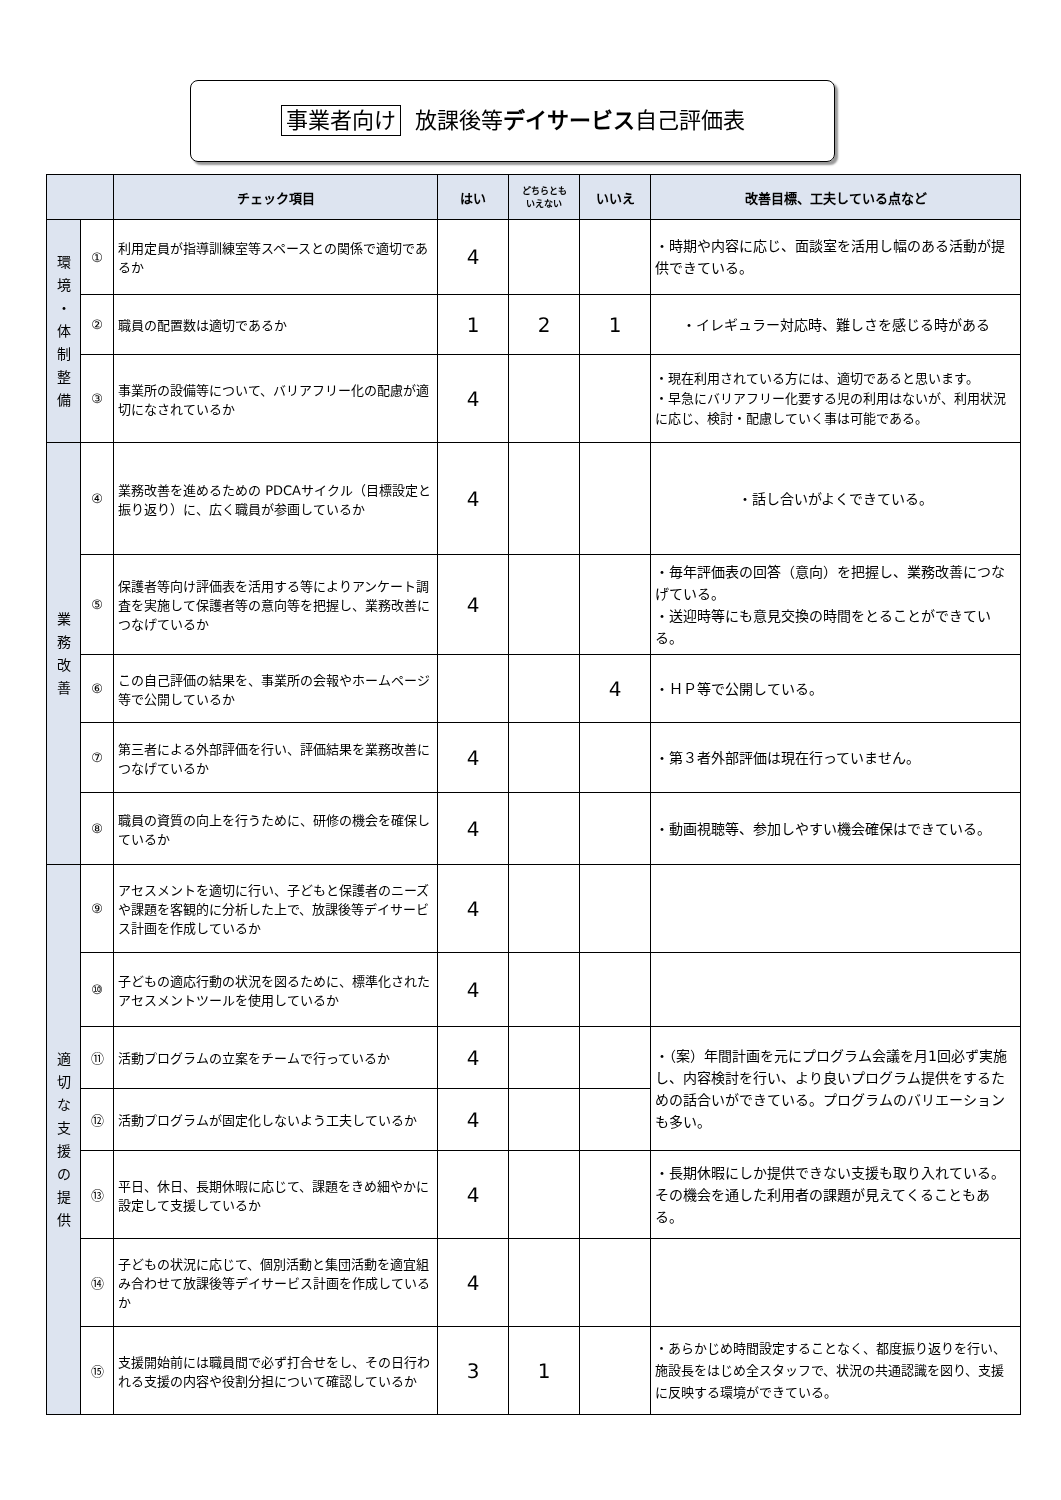事業者向け 放課後等デイサービス自己評価表
| | | チェック項目 | はい | どちらとも いえない | いいえ | 改善目標、工夫している点など |
| --- | --- | --- | --- | --- | --- | --- |
| 環 境 ・ 体 制 整 備 | ① | 利用定員が指導訓練室等スペースとの関係で適切であるか | 4 | | | ・時期や内容に応じ、面談室を活用し幅のある活動が提供できている。 |
| | ② | 職員の配置数は適切であるか | 1 | 2 | 1 | ・イレギュラー対応時、難しさを感じる時がある |
| | ③ | 事業所の設備等について、バリアフリー化の配慮が適切になされているか | 4 | | | ・現在利用されている方には、適切であると思います。 ・早急にバリアフリー化要する児の利用はないが、利用状況に応じ、検討・配慮していく事は可能である。 |
| 業 務 改 善 | ④ | 業務改善を進めるための PDCAサイクル（目標設定と振り返り）に、広く職員が参画しているか | 4 | | | ・話し合いがよくできている。 |
| | ⑤ | 保護者等向け評価表を活用する等によりアンケート調査を実施して保護者等の意向等を把握し、業務改善につなげているか | 4 | | | ・毎年評価表の回答（意向）を把握し、業務改善につなげている。 ・送迎時等にも意見交換の時間をとることができている。 |
| | ⑥ | この自己評価の結果を、事業所の会報やホームページ等で公開しているか | | | 4 | ・ＨＰ等で公開している。 |
| | ⑦ | 第三者による外部評価を行い、評価結果を業務改善につなげているか | 4 | | | ・第３者外部評価は現在行っていません。 |
| | ⑧ | 職員の資質の向上を行うために、研修の機会を確保しているか | 4 | | | ・動画視聴等、参加しやすい機会確保はできている。 |
| 適 切 な 支 援 の 提 供 | ⑨ | アセスメントを適切に行い、子どもと保護者のニーズや課題を客観的に分析した上で、放課後等デイサービス計画を作成しているか | 4 | | | |
| | ⑩ | 子どもの適応行動の状況を図るために、標準化されたアセスメントツールを使用しているか | 4 | | | |
| | ⑪ | 活動プログラムの立案をチームで行っているか | 4 | | | ・（案）年間計画を元にプログラム会議を月1回必ず実施し、内容検討を行い、より良いプログラム提供をするための話合いができている。プログラムのバリエーションも多い。 |
| | ⑫ | 活動プログラムが固定化しないよう工夫しているか | 4 | | | |
| | ⑬ | 平日、休日、長期休暇に応じて、課題をきめ細やかに設定して支援しているか | 4 | | | ・長期休暇にしか提供できない支援も取り入れている。その機会を通した利用者の課題が見えてくることもある。 |
| | ⑭ | 子どもの状況に応じて、個別活動と集団活動を適宜組み合わせて放課後等デイサービス計画を作成しているか | 4 | | | |
| | ⑮ | 支援開始前には職員間で必ず打合せをし、その日行われる支援の内容や役割分担について確認しているか | 3 | 1 | | ・あらかじめ時間設定することなく、都度振り返りを行い、施設長をはじめ全スタッフで、状況の共通認識を図り、支援に反映する環境ができている。 |